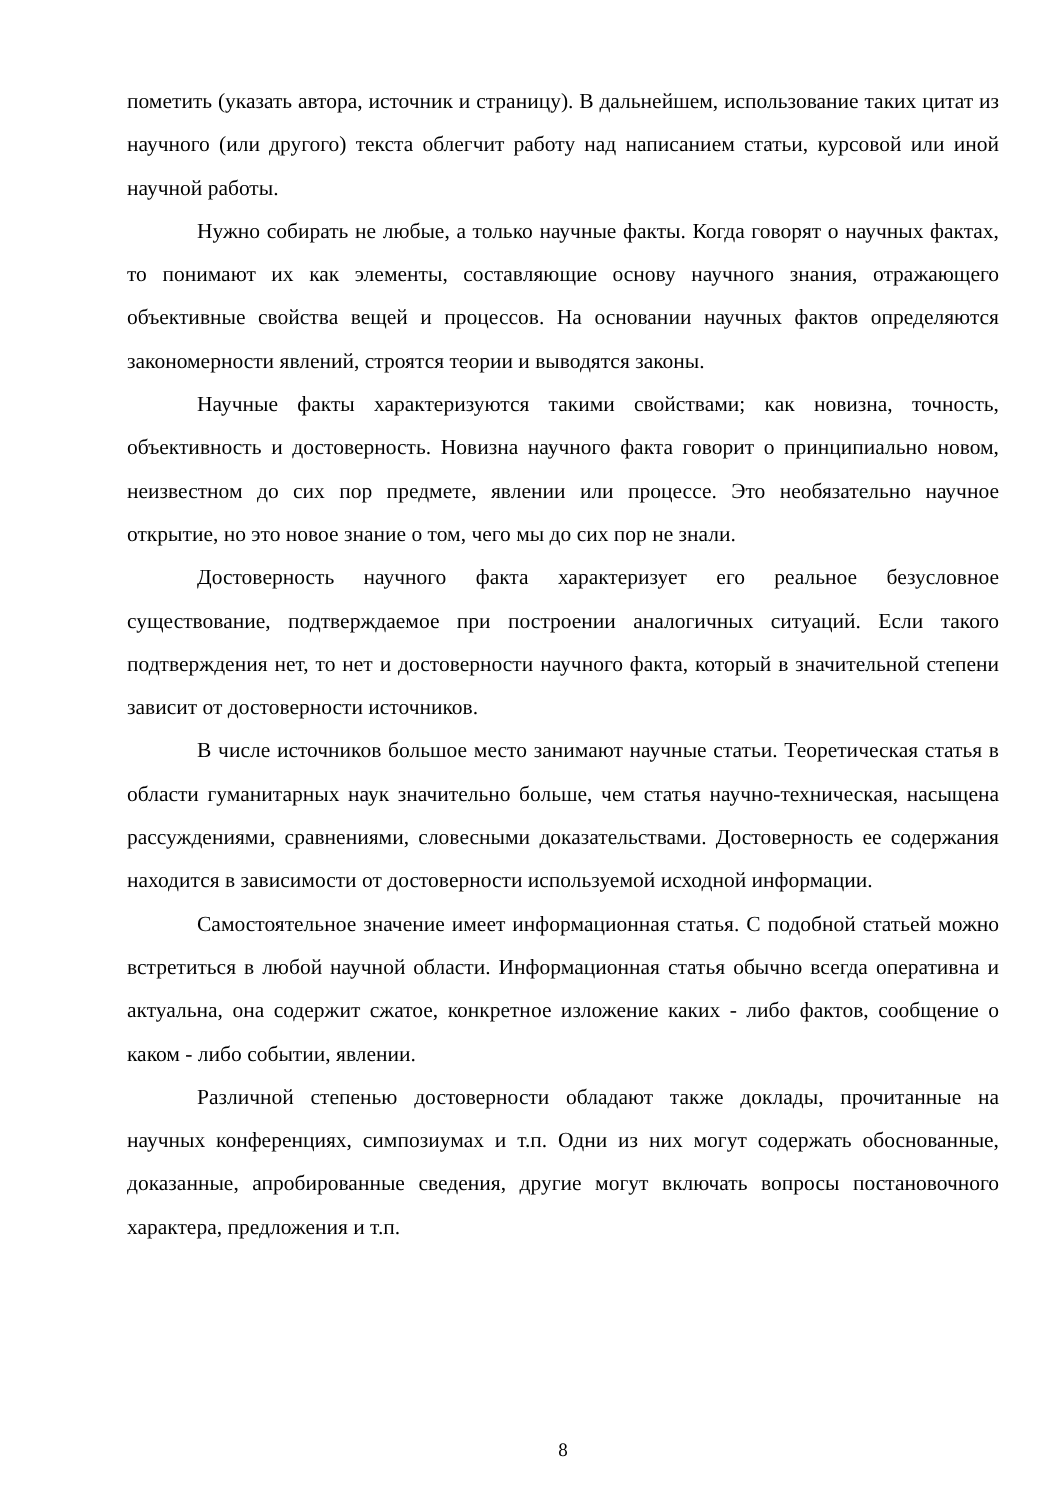пометить (указать автора, источник и страницу). В дальнейшем, использование таких цитат из научного (или другого) текста облегчит работу над написанием статьи, курсовой или иной научной работы.
Нужно собирать не любые, а только научные факты. Когда говорят о научных фактах, то понимают их как элементы, составляющие основу научного знания, отражающего объективные свойства вещей и процессов. На основании научных фактов определяются закономерности явлений, строятся теории и выводятся законы.
Научные факты характеризуются такими свойствами; как новизна, точность, объективность и достоверность. Новизна научного факта говорит о принципиально новом, неизвестном до сих пор предмете, явлении или процессе. Это необязательно научное открытие, но это новое знание о том, чего мы до сих пор не знали.
Достоверность научного факта характеризует его реальное безусловное существование, подтверждаемое при построении аналогичных ситуаций. Если такого подтверждения нет, то нет и достоверности научного факта, который в значительной степени зависит от достоверности источников.
В числе источников большое место занимают научные статьи. Теоретическая статья в области гуманитарных наук значительно больше, чем статья научно-техническая, насыщена рассуждениями, сравнениями, словесными доказательствами. Достоверность ее содержания находится в зависимости от достоверности используемой исходной информации.
Самостоятельное значение имеет информационная статья. С подобной статьей можно встретиться в любой научной области. Информационная статья обычно всегда оперативна и актуальна, она содержит сжатое, конкретное изложение каких - либо фактов, сообщение о каком - либо событии, явлении.
Различной степенью достоверности обладают также доклады, прочитанные на научных конференциях, симпозиумах и т.п. Одни из них могут содержать обоснованные, доказанные, апробированные сведения, другие могут включать вопросы постановочного характера, предложения и т.п.
8